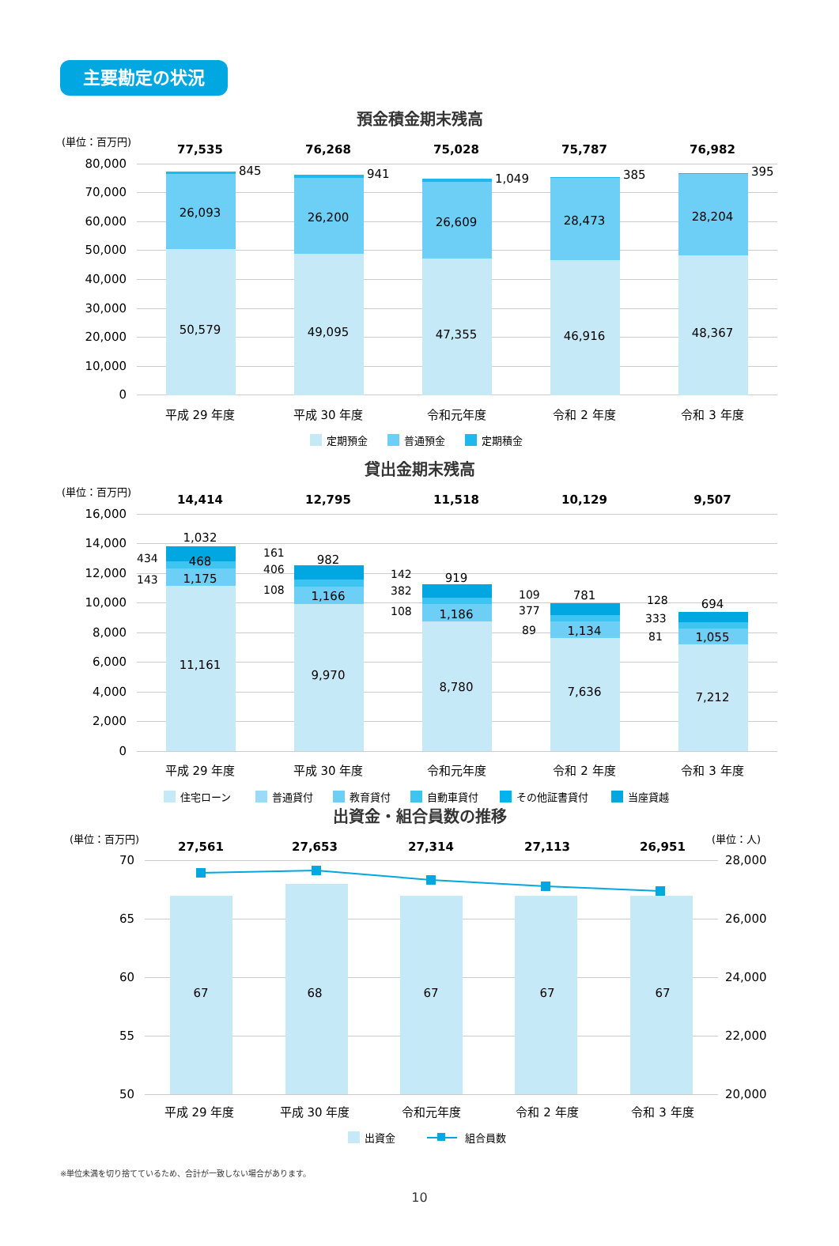主要勘定の状況
預金積金期末残高
(単位：百万円)
80,000
70,000
60,000
50,000
40,000
30,000
20,000
10,000
0
77,535
76,268
75,028
75,787
76,982
26,093
50,579
26,200
49,095
26,609
47,355
28,473
46,916
28,204
48,367
845
941
1,049
385
395
平成 29 年度
平成 30 年度
令和元年度
令和 2 年度
令和 3 年度
定期預金
普通預金
定期積金
貸出金期末残高
(単位：百万円)
16,000
14,000
12,000
10,000
8,000
6,000
4,000
2,000
0
14,414
12,795
11,518
10,129
9,507
1,032
468
1,175
11,161
982
1,166
9,970
919
1,186
8,780
781
1,134
7,636
694
1,055
7,212
434
143
161
406
108
142
382
108
109
377
89
128
333
81
平成 29 年度
平成 30 年度
令和元年度
令和 2 年度
令和 3 年度
住宅ローン
普通貸付
教育貸付
自動車貸付
その他証書貸付
当座貸越
出資金・組合員数の推移
(単位：百万円)
(単位：人)
70
65
60
55
50
28,000
26,000
24,000
22,000
20,000
27,561
27,653
27,314
27,113
26,951
67
68
67
67
67
平成 29 年度
平成 30 年度
令和元年度
令和 2 年度
令和 3 年度
出資金
組合員数
※単位未満を切り捨てているため、合計が一致しない場合があります。
10